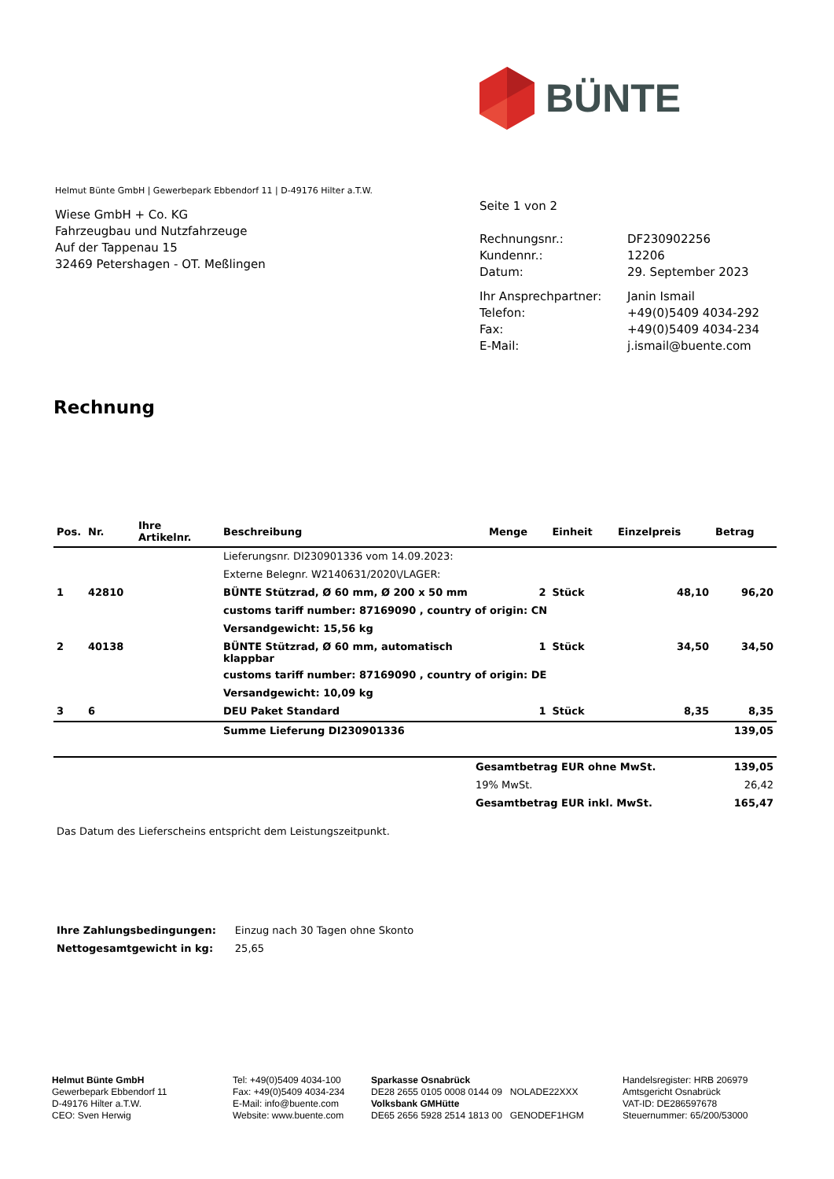BÜNTE
Helmut Bünte GmbH | Gewerbepark Ebbendorf 11 | D-49176 Hilter a.T.W.
Wiese GmbH + Co. KG
Fahrzeugbau und Nutzfahrzeuge
Auf der Tappenau 15
32469 Petershagen - OT. Meßlingen
Seite 1 von 2
| Rechnungsnr.: | DF230902256 |
| Kundennr.: | 12206 |
| Datum: | 29. September 2023 |
| Ihr Ansprechpartner: | Janin Ismail |
| Telefon: | +49(0)5409 4034-292 |
| Fax: | +49(0)5409 4034-234 |
| E-Mail: | j.ismail@buente.com |
Rechnung
| Pos. | Nr. | Ihre Artikelnr. | Beschreibung | Menge | Einheit | Einzelpreis | Betrag |
| --- | --- | --- | --- | --- | --- | --- | --- |
| | | | Lieferungsnr. DI230901336 vom 14.09.2023: | | | | |
| | | | Externe Belegnr. W2140631/2020\/LAGER: | | | | |
| 1 | 42810 | | BÜNTE Stützrad, Ø 60 mm, Ø 200 x 50 mm | 2 | Stück | 48,10 | 96,20 |
| | | | customs tariff number: 87169090 , country of origin: CN | | | | |
| | | | Versandgewicht: 15,56 kg | | | | |
| 2 | 40138 | | BÜNTE Stützrad, Ø 60 mm, automatisch klappbar | 1 | Stück | 34,50 | 34,50 |
| | | | customs tariff number: 87169090 , country of origin: DE | | | | |
| | | | Versandgewicht: 10,09 kg | | | | |
| 3 | 6 | | DEU Paket Standard | 1 | Stück | 8,35 | 8,35 |
| | | | Summe Lieferung DI230901336 | | | | 139,05 |
| | Gesamtbetrag EUR ohne MwSt. | 139,05 |
| | 19% MwSt. | 26,42 |
| | Gesamtbetrag EUR inkl. MwSt. | 165,47 |
Das Datum des Lieferscheins entspricht dem Leistungszeitpunkt.
| Ihre Zahlungsbedingungen: | Einzug nach 30 Tagen ohne Skonto |
| Nettogesamtgewicht in kg: | 25,65 |
Helmut Bünte GmbH
Gewerbepark Ebbendorf 11
D-49176 Hilter a.T.W.
CEO: Sven Herwig
Tel: +49(0)5409 4034-100
Fax: +49(0)5409 4034-234
E-Mail: info@buente.com
Website: www.buente.com
Sparkasse Osnabrück
DE28 2655 0105 0008 0144 09 NOLADE22XXX
Volksbank GMHütte
DE65 2656 5928 2514 1813 00 GENODEF1HGM
Handelsregister: HRB 206979
Amtsgericht Osnabrück
VAT-ID: DE286597678
Steuernummer: 65/200/53000